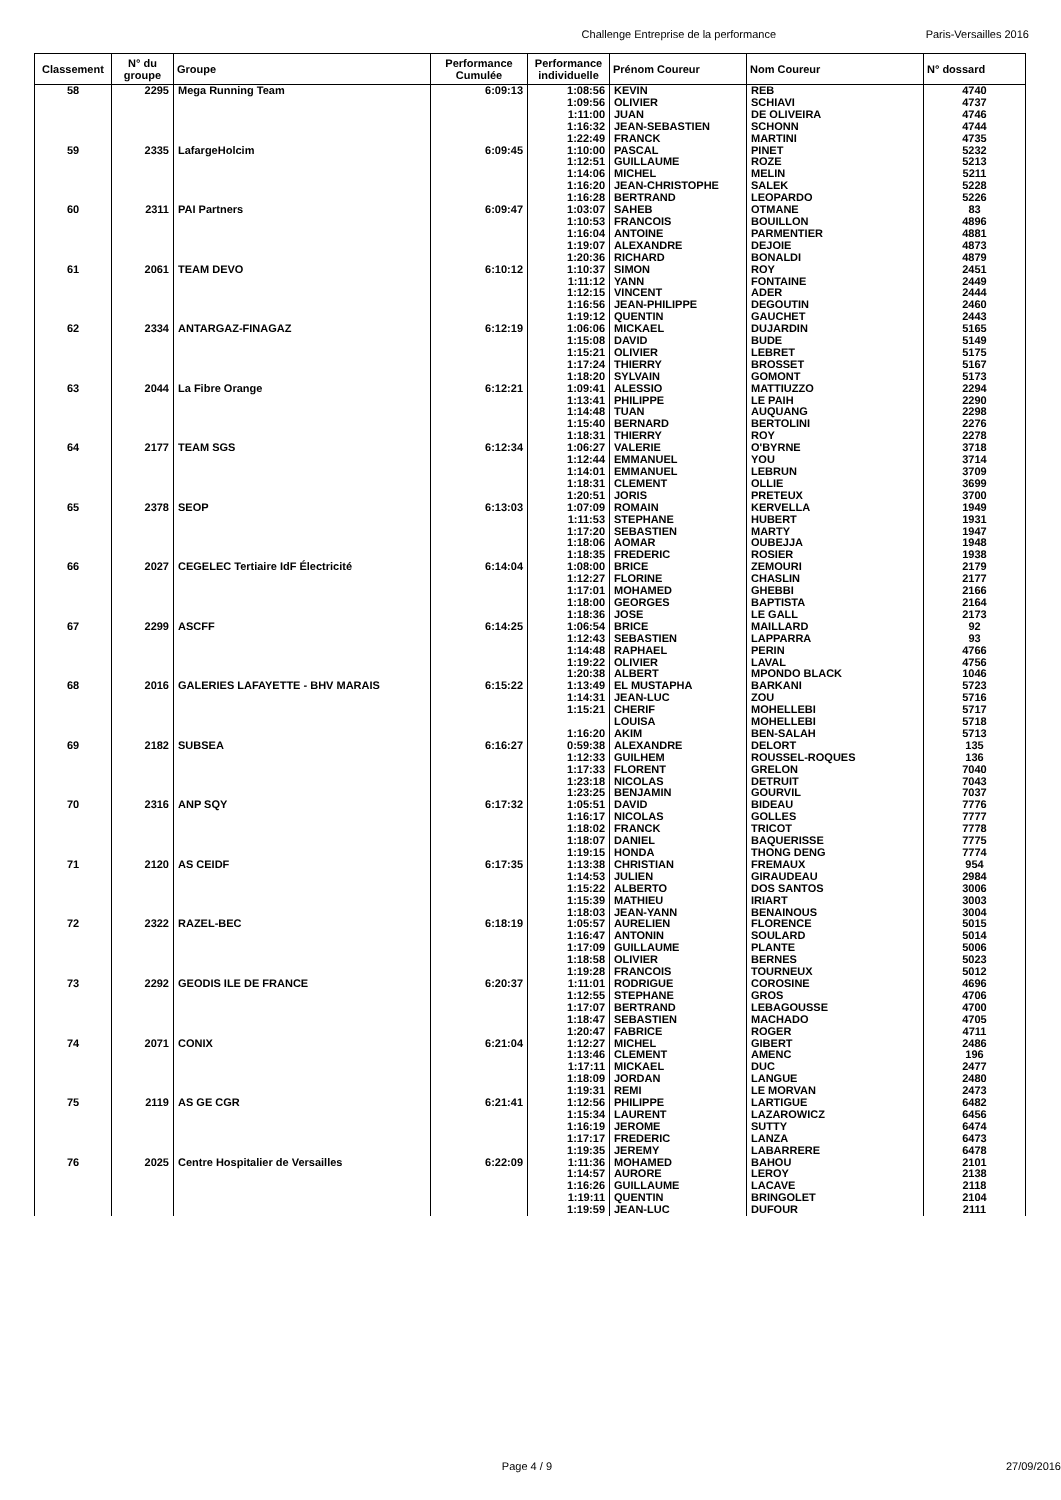Challenge Entreprise de la performance Paris-Versailles 2016
| Classement | N° du groupe | Groupe | Performance Cumulée | Performance individuelle | Prénom Coureur | Nom Coureur | N° dossard |
| --- | --- | --- | --- | --- | --- | --- | --- |
| 58 | 2295 | Mega Running Team | 6:09:13 | 1:08:56 | KEVIN | REB | 4740 |
| | | | | 1:09:56 | OLIVIER | SCHIAVI | 4737 |
| | | | | 1:11:00 | JUAN | DE OLIVEIRA | 4746 |
| | | | | 1:16:32 | JEAN-SEBASTIEN | SCHONN | 4744 |
| | | | | 1:22:49 | FRANCK | MARTINI | 4735 |
| 59 | 2335 | LafargeHolcim | 6:09:45 | 1:10:00 | PASCAL | PINET | 5232 |
| | | | | 1:12:51 | GUILLAUME | ROZE | 5213 |
| | | | | 1:14:06 | MICHEL | MELIN | 5211 |
| | | | | 1:16:20 | JEAN-CHRISTOPHE | SALEK | 5228 |
| | | | | 1:16:28 | BERTRAND | LEOPARDO | 5226 |
| 60 | 2311 | PAI Partners | 6:09:47 | 1:03:07 | SAHEB | OTMANE | 83 |
| | | | | 1:10:53 | FRANCOIS | BOUILLON | 4896 |
| | | | | 1:16:04 | ANTOINE | PARMENTIER | 4881 |
| | | | | 1:19:07 | ALEXANDRE | DEJOIE | 4873 |
| | | | | 1:20:36 | RICHARD | BONALDI | 4879 |
| 61 | 2061 | TEAM DEVO | 6:10:12 | 1:10:37 | SIMON | ROY | 2451 |
| | | | | 1:11:12 | YANN | FONTAINE | 2449 |
| | | | | 1:12:15 | VINCENT | ADER | 2444 |
| | | | | 1:16:56 | JEAN-PHILIPPE | DEGOUTIN | 2460 |
| | | | | 1:19:12 | QUENTIN | GAUCHET | 2443 |
| 62 | 2334 | ANTARGAZ-FINAGAZ | 6:12:19 | 1:06:06 | MICKAEL | DUJARDIN | 5165 |
| | | | | 1:15:08 | DAVID | BUDE | 5149 |
| | | | | 1:15:21 | OLIVIER | LEBRET | 5175 |
| | | | | 1:17:24 | THIERRY | BROSSET | 5167 |
| | | | | 1:18:20 | SYLVAIN | GOMONT | 5173 |
| 63 | 2044 | La Fibre Orange | 6:12:21 | 1:09:41 | ALESSIO | MATTIUZZO | 2294 |
| | | | | 1:13:41 | PHILIPPE | LE PAIH | 2290 |
| | | | | 1:14:48 | TUAN | AUQUANG | 2298 |
| | | | | 1:15:40 | BERNARD | BERTOLINI | 2276 |
| | | | | 1:18:31 | THIERRY | ROY | 2278 |
| 64 | 2177 | TEAM SGS | 6:12:34 | 1:06:27 | VALERIE | O'BYRNE | 3718 |
| | | | | 1:12:44 | EMMANUEL | YOU | 3714 |
| | | | | 1:14:01 | EMMANUEL | LEBRUN | 3709 |
| | | | | 1:18:31 | CLEMENT | OLLIE | 3699 |
| | | | | 1:20:51 | JORIS | PRETEUX | 3700 |
| 65 | 2378 | SEOP | 6:13:03 | 1:07:09 | ROMAIN | KERVELLA | 1949 |
| | | | | 1:11:53 | STEPHANE | HUBERT | 1931 |
| | | | | 1:17:20 | SEBASTIEN | MARTY | 1947 |
| | | | | 1:18:06 | AOMAR | OUBEJJA | 1948 |
| | | | | 1:18:35 | FREDERIC | ROSIER | 1938 |
| 66 | 2027 | CEGELEC Tertiaire IdF Électricité | 6:14:04 | 1:08:00 | BRICE | ZEMOURI | 2179 |
| | | | | 1:12:27 | FLORINE | CHASLIN | 2177 |
| | | | | 1:17:01 | MOHAMED | GHEBBI | 2166 |
| | | | | 1:18:00 | GEORGES | BAPTISTA | 2164 |
| | | | | 1:18:36 | JOSE | LE GALL | 2173 |
| 67 | 2299 | ASCFF | 6:14:25 | 1:06:54 | BRICE | MAILLARD | 92 |
| | | | | 1:12:43 | SEBASTIEN | LAPPARRA | 93 |
| | | | | 1:14:48 | RAPHAEL | PERIN | 4766 |
| | | | | 1:19:22 | OLIVIER | LAVAL | 4756 |
| | | | | 1:20:38 | ALBERT | MPONDO BLACK | 1046 |
| 68 | 2016 | GALERIES LAFAYETTE - BHV MARAIS | 6:15:22 | 1:13:49 | EL MUSTAPHA | BARKANI | 5723 |
| | | | | 1:14:31 | JEAN-LUC | ZOU | 5716 |
| | | | | 1:15:21 | CHERIF | MOHELLEBI | 5717 |
| | | | | | LOUISA | MOHELLEBI | 5718 |
| | | | | 1:16:20 | AKIM | BEN-SALAH | 5713 |
| 69 | 2182 | SUBSEA | 6:16:27 | 0:59:38 | ALEXANDRE | DELORT | 135 |
| | | | | 1:12:33 | GUILHEM | ROUSSEL-ROQUES | 136 |
| | | | | 1:17:33 | FLORENT | GRELON | 7040 |
| | | | | 1:23:18 | NICOLAS | DETRUIT | 7043 |
| | | | | 1:23:25 | BENJAMIN | GOURVIL | 7037 |
| 70 | 2316 | ANP SQY | 6:17:32 | 1:05:51 | DAVID | BIDEAU | 7776 |
| | | | | 1:16:17 | NICOLAS | GOLLES | 7777 |
| | | | | 1:18:02 | FRANCK | TRICOT | 7778 |
| | | | | 1:18:07 | DANIEL | BAQUERISSE | 7775 |
| | | | | 1:19:15 | HONDA | THONG DENG | 7774 |
| 71 | 2120 | AS CEIDF | 6:17:35 | 1:13:38 | CHRISTIAN | FREMAUX | 954 |
| | | | | 1:14:53 | JULIEN | GIRAUDEAU | 2984 |
| | | | | 1:15:22 | ALBERTO | DOS SANTOS | 3006 |
| | | | | 1:15:39 | MATHIEU | IRIART | 3003 |
| | | | | 1:18:03 | JEAN-YANN | BENAINOUS | 3004 |
| 72 | 2322 | RAZEL-BEC | 6:18:19 | 1:05:57 | AURELIEN | FLORENCE | 5015 |
| | | | | 1:16:47 | ANTONIN | SOULARD | 5014 |
| | | | | 1:17:09 | GUILLAUME | PLANTE | 5006 |
| | | | | 1:18:58 | OLIVIER | BERNES | 5023 |
| | | | | 1:19:28 | FRANCOIS | TOURNEUX | 5012 |
| 73 | 2292 | GEODIS ILE DE FRANCE | 6:20:37 | 1:11:01 | RODRIGUE | COROSINE | 4696 |
| | | | | 1:12:55 | STEPHANE | GROS | 4706 |
| | | | | 1:17:07 | BERTRAND | LEBAGOUSSE | 4700 |
| | | | | 1:18:47 | SEBASTIEN | MACHADO | 4705 |
| | | | | 1:20:47 | FABRICE | ROGER | 4711 |
| 74 | 2071 | CONIX | 6:21:04 | 1:12:27 | MICHEL | GIBERT | 2486 |
| | | | | 1:13:46 | CLEMENT | AMENC | 196 |
| | | | | 1:17:11 | MICKAEL | DUC | 2477 |
| | | | | 1:18:09 | JORDAN | LANGUE | 2480 |
| | | | | 1:19:31 | REMI | LE MORVAN | 2473 |
| 75 | 2119 | AS GE CGR | 6:21:41 | 1:12:56 | PHILIPPE | LARTIGUE | 6482 |
| | | | | 1:15:34 | LAURENT | LAZAROWICZ | 6456 |
| | | | | 1:16:19 | JEROME | SUTTY | 6474 |
| | | | | 1:17:17 | FREDERIC | LANZA | 6473 |
| | | | | 1:19:35 | JEREMY | LABARRERE | 6478 |
| 76 | 2025 | Centre Hospitalier de Versailles | 6:22:09 | 1:11:36 | MOHAMED | BAHOU | 2101 |
| | | | | 1:14:57 | AURORE | LEROY | 2138 |
| | | | | 1:16:26 | GUILLAUME | LACAVE | 2118 |
| | | | | 1:19:11 | QUENTIN | BRINGOLET | 2104 |
| | | | | 1:19:59 | JEAN-LUC | DUFOUR | 2111 |
Page 4 / 9 27/09/2016